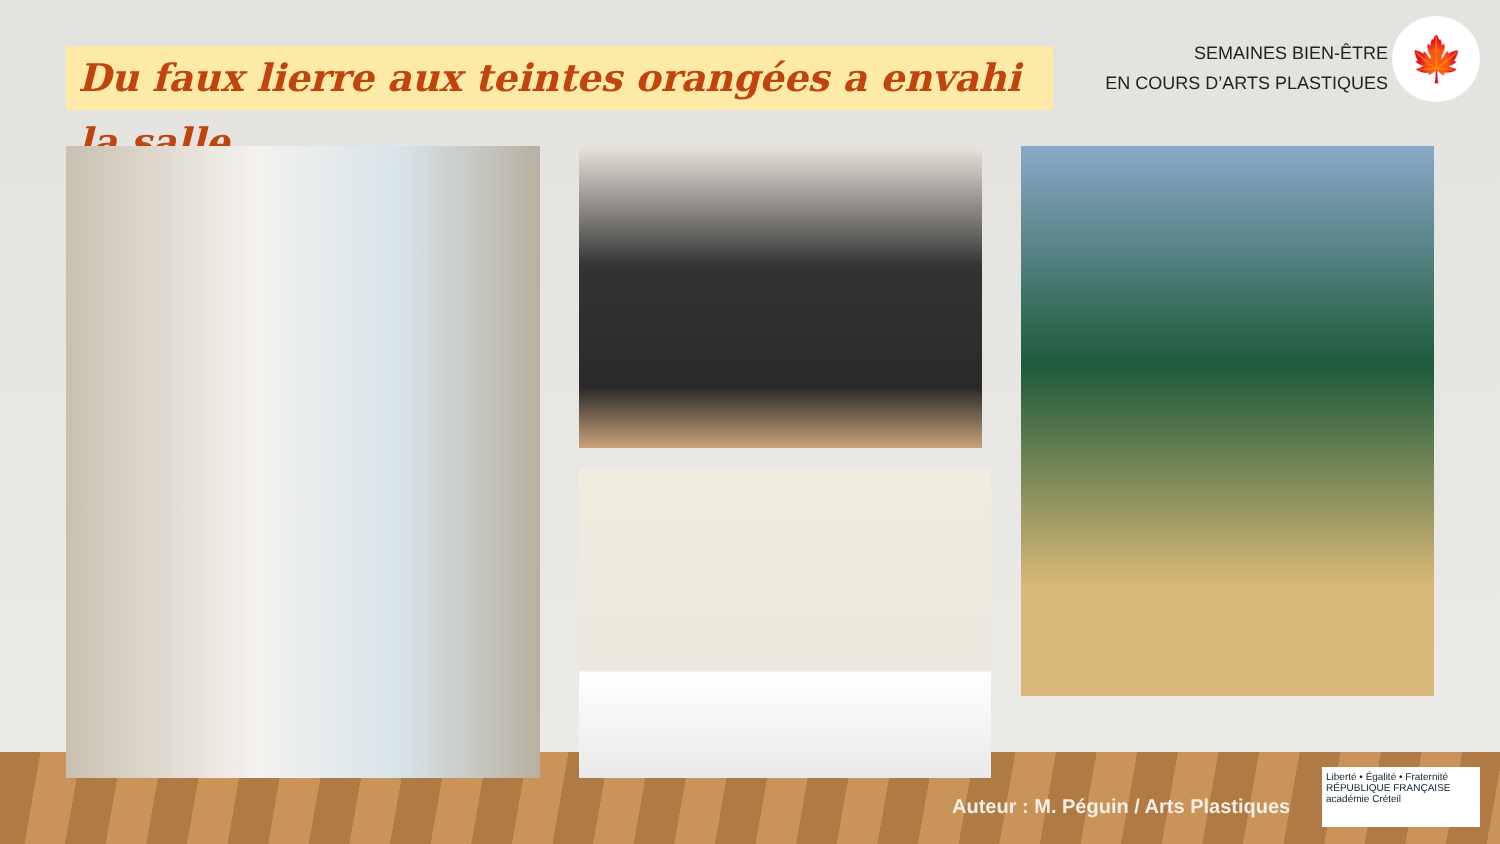Du faux lierre aux teintes orangées a envahi la salle…
SEMAINES BIEN-ÊTRE
EN COURS D’ARTS PLASTIQUES
🍁
Auteur : M. Péguin / Arts Plastiques
Liberté • Égalité • Fraternité
RÉPUBLIQUE FRANÇAISE
académie Créteil